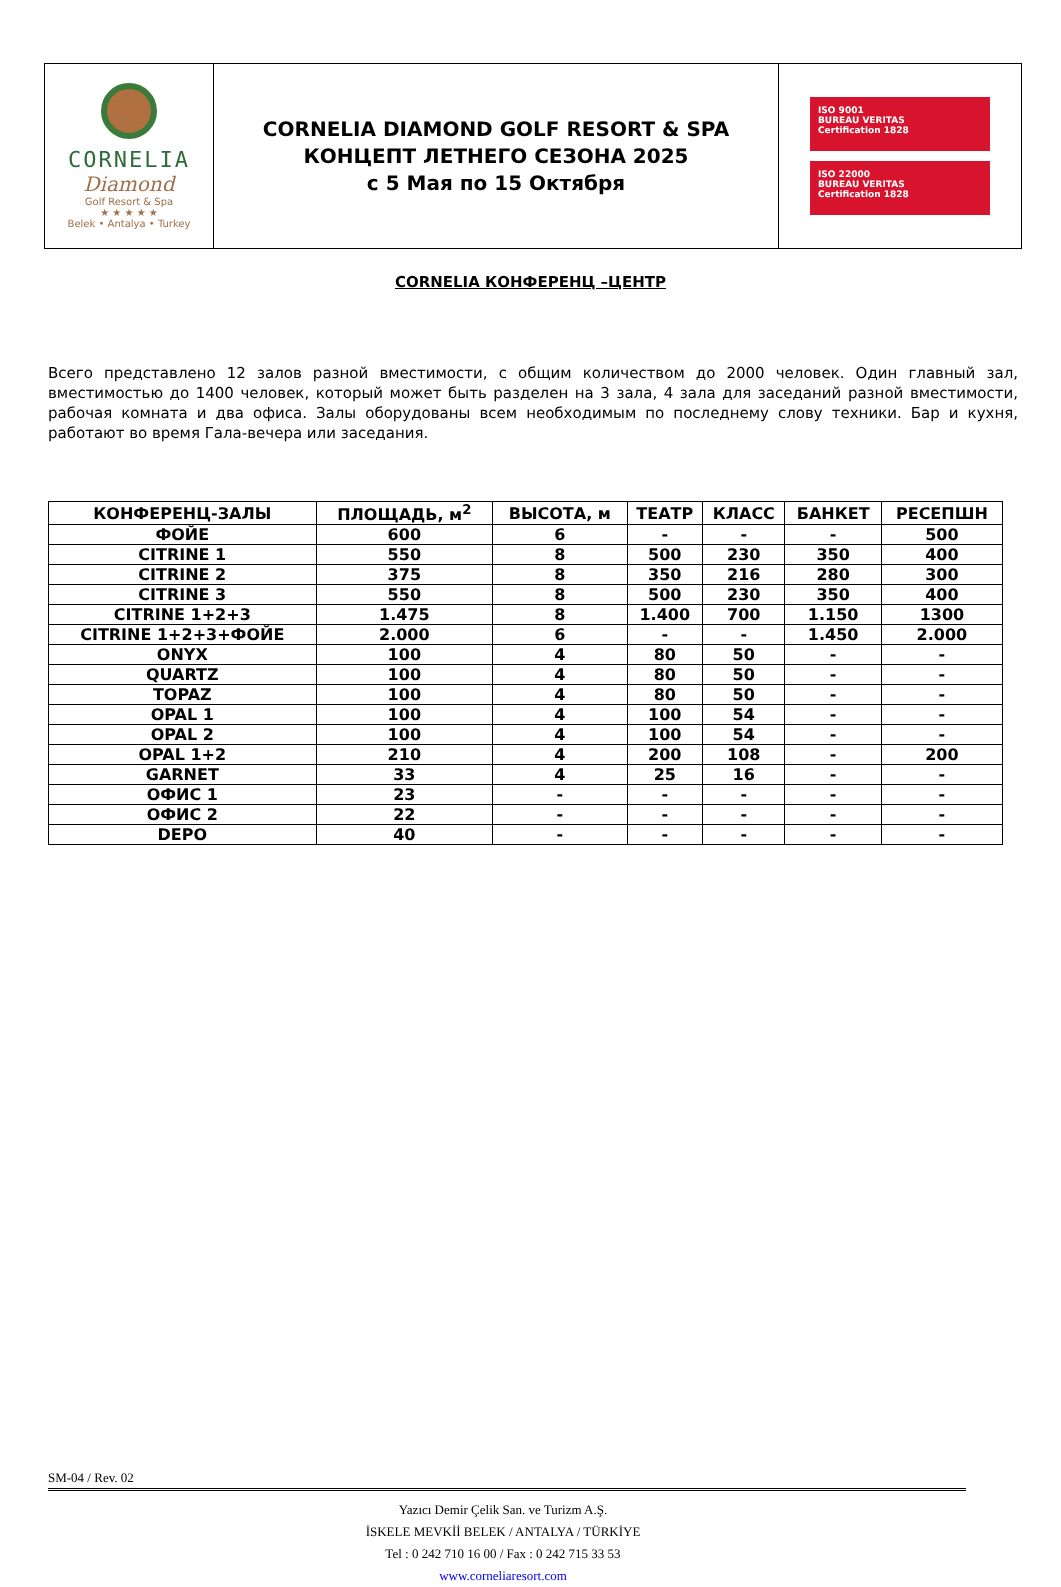| CORNELIA Diamond Golf Resort & Spa ★ ★ ★ ★ ★ Belek • Antalya • Turkey | CORNELIA DIAMOND GOLF RESORT & SPA КОНЦЕПТ ЛЕТНЕГО СЕЗОНА 2025 с 5 Мая по 15 Октября | ISO 9001 BUREAU VERITAS Certification 1828 ISO 22000 BUREAU VERITAS Certification 1828 |
CORNELIA КОНФЕРЕНЦ –ЦЕНТР
Всего представлено 12 залов разной вместимости, с общим количеством до 2000 человек. Один главный зал, вместимостью до 1400 человек, который может быть разделен на 3 зала, 4 зала для заседаний разной вместимости, рабочая комната и два офиса. Залы оборудованы всем необходимым по последнему слову техники. Бар и кухня, работают во время Гала-вечера или заседания.
| КОНФЕРЕНЦ-ЗАЛЫ | ПЛОЩАДЬ, м<sup>2</sup> | ВЫСОТА, м | ТЕАТР | КЛАСС | БАНКЕТ | РЕСЕПШН |
| --- | --- | --- | --- | --- | --- | --- |
| ФОЙЕ | 600 | 6 | - | - | - | 500 |
| CITRINE 1 | 550 | 8 | 500 | 230 | 350 | 400 |
| CITRINE 2 | 375 | 8 | 350 | 216 | 280 | 300 |
| CITRINE 3 | 550 | 8 | 500 | 230 | 350 | 400 |
| CITRINE 1+2+3 | 1.475 | 8 | 1.400 | 700 | 1.150 | 1300 |
| CITRINE 1+2+3+ФОЙЕ | 2.000 | 6 | - | - | 1.450 | 2.000 |
| ONYX | 100 | 4 | 80 | 50 | - | - |
| QUARTZ | 100 | 4 | 80 | 50 | - | - |
| TOPAZ | 100 | 4 | 80 | 50 | - | - |
| OPAL 1 | 100 | 4 | 100 | 54 | - | - |
| OPAL 2 | 100 | 4 | 100 | 54 | - | - |
| OPAL 1+2 | 210 | 4 | 200 | 108 | - | 200 |
| GARNET | 33 | 4 | 25 | 16 | - | - |
| ОФИС 1 | 23 | - | - | - | - | - |
| ОФИС 2 | 22 | - | - | - | - | - |
| DEPO | 40 | - | - | - | - | - |
SM-04 / Rev. 02
Yazıcı Demir Çelik San. ve Turizm A.Ş.
İSKELE MEVKİİ BELEK / ANTALYA / TÜRKİYE
Tel : 0 242 710 16 00 / Fax : 0 242 715 33 53
www.corneliaresort.com